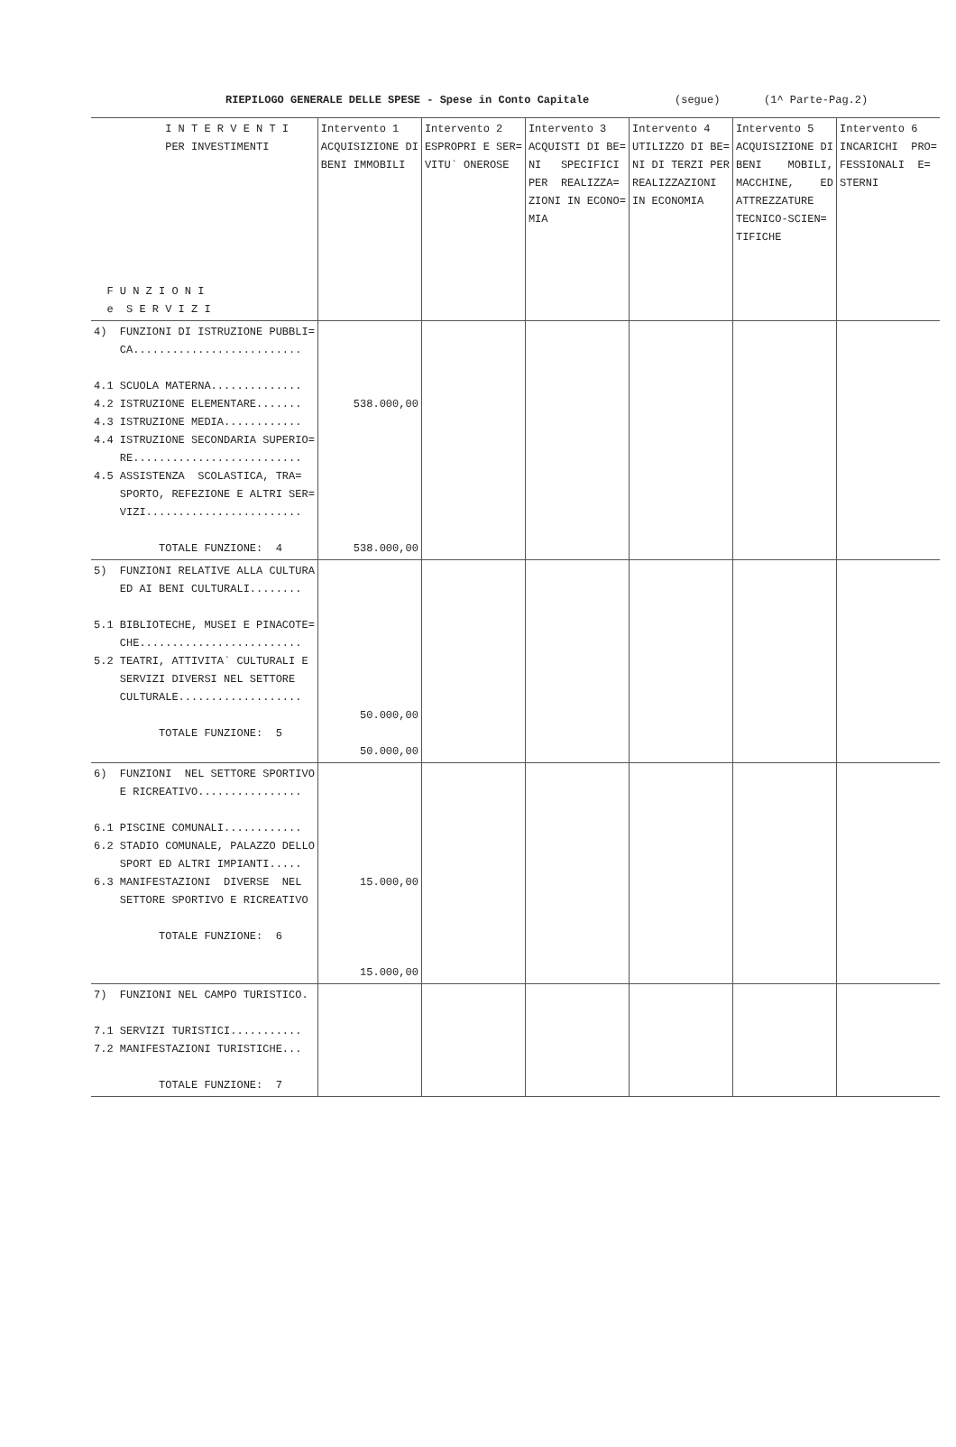RIEPILOGO GENERALE DELLE SPESE - Spese in Conto Capitale (segue) (1^ Parte-Pag.2)
| I N T E R V E N T I PER INVESTIMENTI F U N Z I O N I e S E R V I Z I | Intervento 1 ACQUISIZIONE DI BENI IMMOBILI | Intervento 2 ESPROPRI E SER= VITU` ONEROSE | Intervento 3 ACQUISTI DI BE= NI SPECIFICI PER REALIZZA= ZIONI IN ECONO= MIA | Intervento 4 UTILIZZO DI BE= NI DI TERZI PER REALIZZAZIONI IN ECONOMIA | Intervento 5 ACQUISIZIONE DI BENI MOBILI, MACCHINE, ED ATTREZZATURE TECNICO-SCIEN= TIFICHE | Intervento 6 INCARICHI PRO= FESSIONALI E= STERNI |
| --- | --- | --- | --- | --- | --- | --- |
| 4) FUNZIONI DI ISTRUZIONE PUBBLI= CA.......................... 4.1 SCUOLA MATERNA.............. 4.2 ISTRUZIONE ELEMENTARE....... 4.3 ISTRUZIONE MEDIA............ 4.4 ISTRUZIONE SECONDARIA SUPERIO= RE.......................... 4.5 ASSISTENZA SCOLASTICA, TRA= SPORTO, REFEZIONE E ALTRI SER= VIZI........................ TOTALE FUNZIONE: 4 | 538.000,00 538.000,00 | | | | | |
| 5) FUNZIONI RELATIVE ALLA CULTURA ED AI BENI CULTURALI........ 5.1 BIBLIOTECHE, MUSEI E PINACOTE= CHE......................... 5.2 TEATRI, ATTIVITA` CULTURALI E SERVIZI DIVERSI NEL SETTORE CULTURALE................... TOTALE FUNZIONE: 5 | 50.000,00 50.000,00 | | | | | |
| 6) FUNZIONI NEL SETTORE SPORTIVO E RICREATIVO................ 6.1 PISCINE COMUNALI............ 6.2 STADIO COMUNALE, PALAZZO DELLO SPORT ED ALTRI IMPIANTI..... 6.3 MANIFESTAZIONI DIVERSE NEL SETTORE SPORTIVO E RICREATIVO TOTALE FUNZIONE: 6 | 15.000,00 15.000,00 | | | | | |
| 7) FUNZIONI NEL CAMPO TURISTICO. 7.1 SERVIZI TURISTICI........... 7.2 MANIFESTAZIONI TURISTICHE... TOTALE FUNZIONE: 7 | | | | | | |